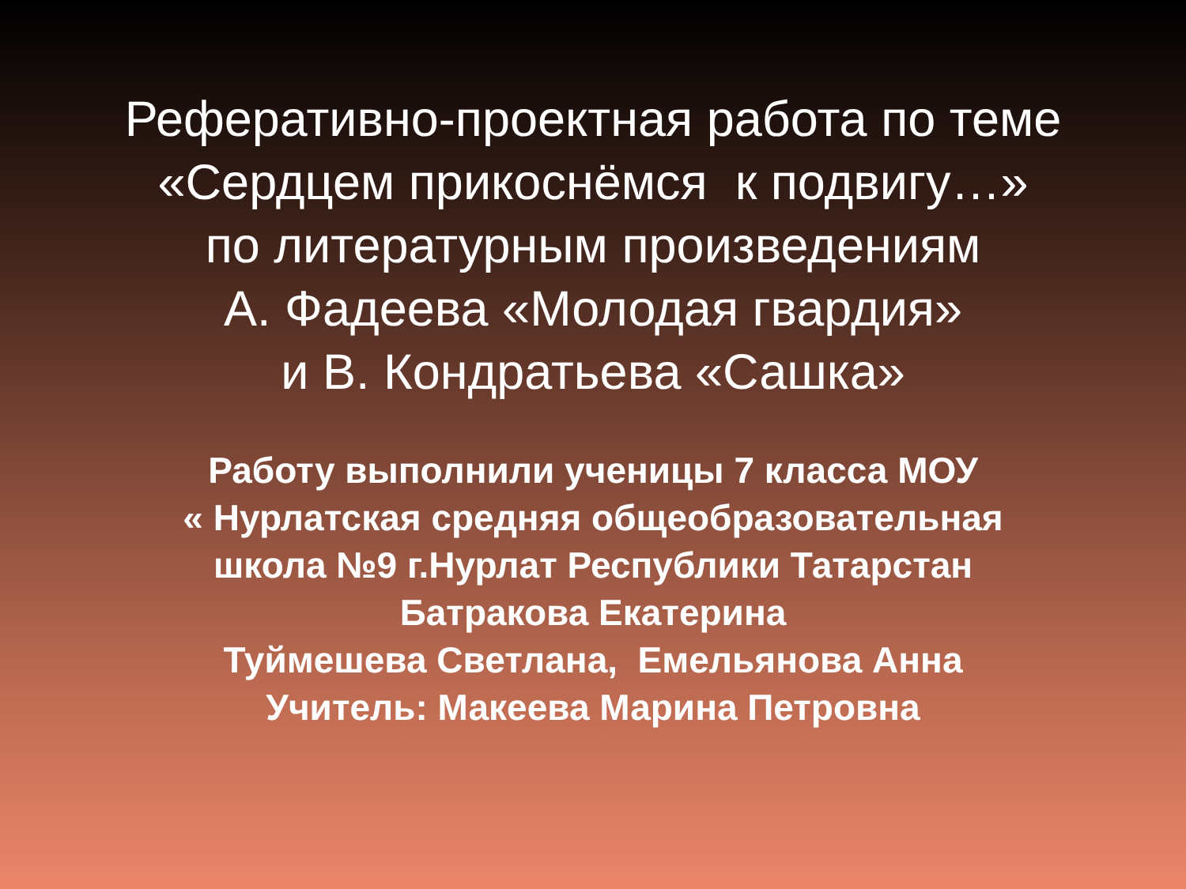Реферативно-проектная работа по теме
«Сердцем прикоснёмся к подвигу…»
по литературным произведениям
А. Фадеева «Молодая гвардия»
и В. Кондратьева «Сашка»
Работу выполнили ученицы 7 класса МОУ
« Нурлатская средняя общеобразовательная
школа №9 г.Нурлат Республики Татарстан
Батракова Екатерина
Туймешева Светлана, Емельянова Анна
Учитель: Макеева Марина Петровна